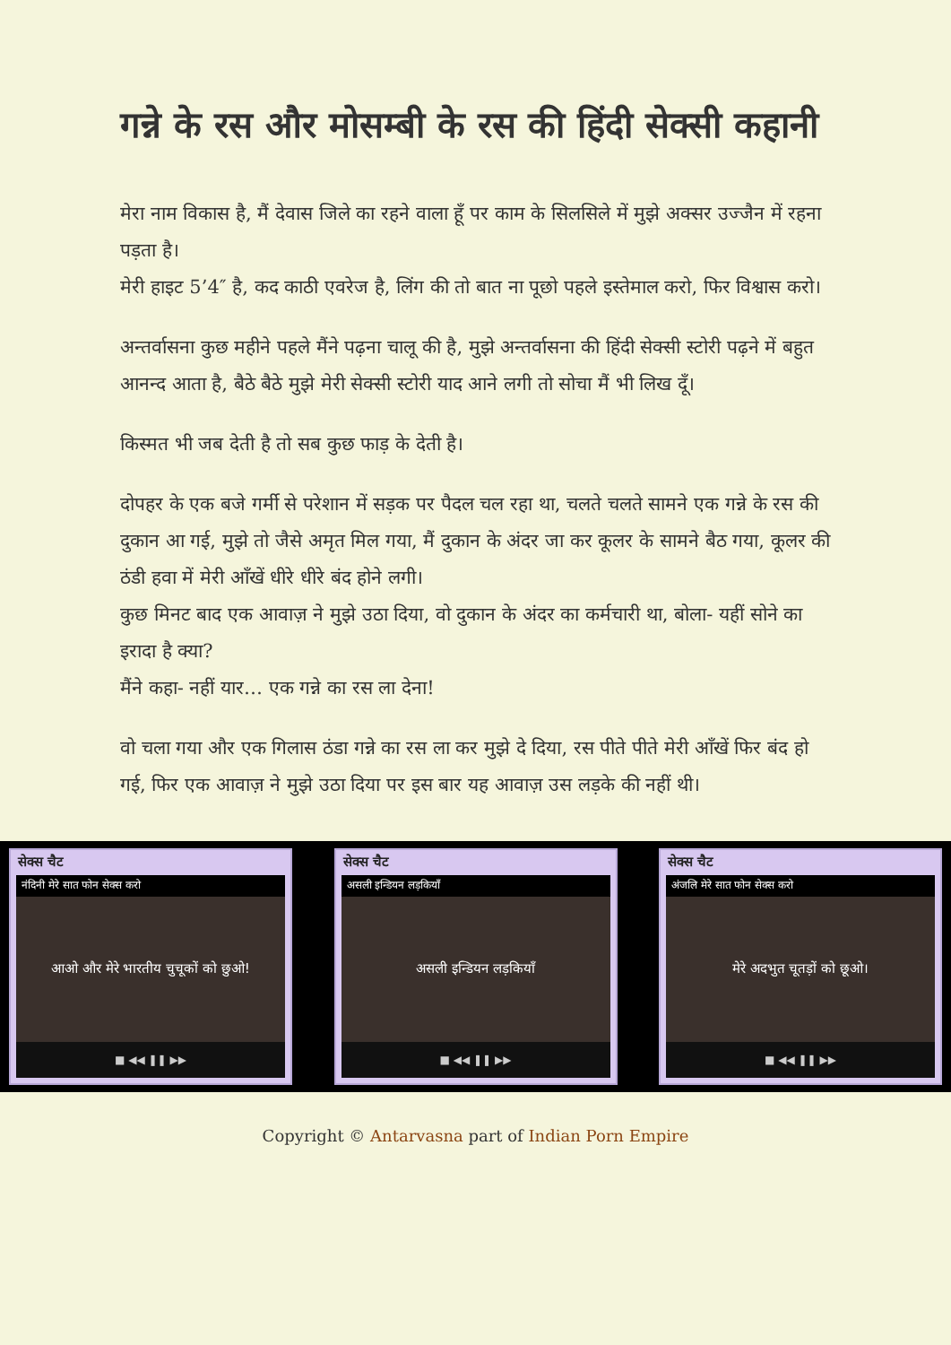गन्ने के रस और मोसम्बी के रस की हिंदी सेक्सी कहानी
मेरा नाम विकास है, मैं देवास जिले का रहने वाला हूँ पर काम के सिलसिले में मुझे अक्सर उज्जैन में रहना पड़ता है।
मेरी हाइट 5’4″ है, कद काठी एवरेज है, लिंग की तो बात ना पूछो पहले इस्तेमाल करो, फिर विश्वास करो।
अन्तर्वासना कुछ महीने पहले मैंने पढ़ना चालू की है, मुझे अन्तर्वासना की हिंदी सेक्सी स्टोरी पढ़ने में बहुत आनन्द आता है, बैठे बैठे मुझे मेरी सेक्सी स्टोरी याद आने लगी तो सोचा मैं भी लिख दूँ।
किस्मत भी जब देती है तो सब कुछ फाड़ के देती है।
दोपहर के एक बजे गर्मी से परेशान में सड़क पर पैदल चल रहा था, चलते चलते सामने एक गन्ने के रस की दुकान आ गई, मुझे तो जैसे अमृत मिल गया, मैं दुकान के अंदर जा कर कूलर के सामने बैठ गया, कूलर की ठंडी हवा में मेरी आँखें धीरे धीरे बंद होने लगी।
कुछ मिनट बाद एक आवाज़ ने मुझे उठा दिया, वो दुकान के अंदर का कर्मचारी था, बोला- यहीं सोने का इरादा है क्या?
मैंने कहा- नहीं यार… एक गन्ने का रस ला देना!
वो चला गया और एक गिलास ठंडा गन्ने का रस ला कर मुझे दे दिया, रस पीते पीते मेरी आँखें फिर बंद हो गई, फिर एक आवाज़ ने मुझे उठा दिया पर इस बार यह आवाज़ उस लड़के की नहीं थी।
सेक्स चैट
नंदिनी मेरे सात फोन सेक्स करो
आओ और मेरे भारतीय चुचूकों को छुओ!
■ ◀◀ ❚❚ ▶▶
सेक्स चैट
असली इन्डियन लड़कियाँ
असली इन्डियन लड़कियाँ
■ ◀◀ ❚❚ ▶▶
सेक्स चैट
अंजलि मेरे सात फोन सेक्स करो
मेरे अदभुत चूतड़ों को छूओ।
■ ◀◀ ❚❚ ▶▶
Copyright © Antarvasna part of Indian Porn Empire